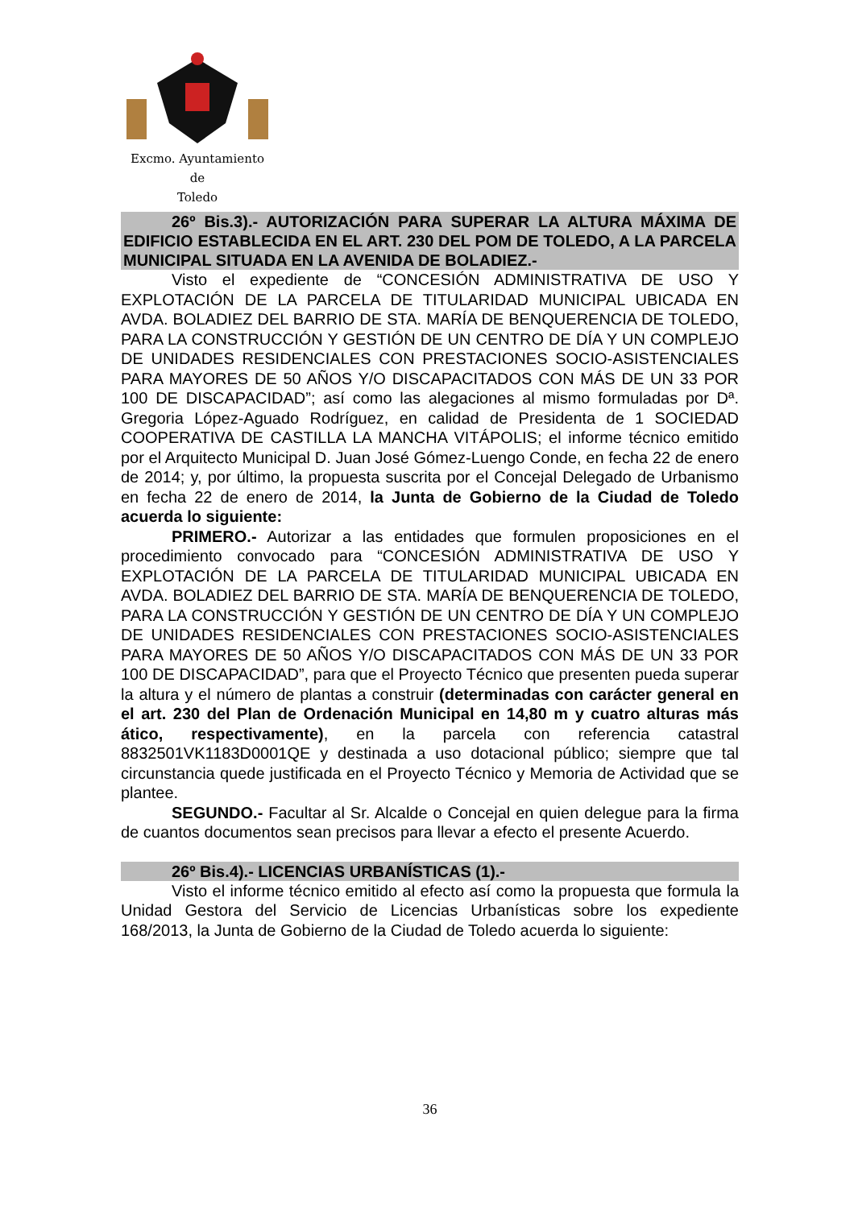Excmo. Ayuntamiento
de
Toledo
26º Bis.3).- AUTORIZACIÓN PARA SUPERAR LA ALTURA MÁXIMA DE EDIFICIO ESTABLECIDA EN EL ART. 230 DEL POM DE TOLEDO, A LA PARCELA MUNICIPAL SITUADA EN LA AVENIDA DE BOLADIEZ.-
Visto el expediente de “CONCESIÓN ADMINISTRATIVA DE USO Y EXPLOTACIÓN DE LA PARCELA DE TITULARIDAD MUNICIPAL UBICADA EN AVDA. BOLADIEZ DEL BARRIO DE STA. MARÍA DE BENQUERENCIA DE TOLEDO, PARA LA CONSTRUCCIÓN Y GESTIÓN DE UN CENTRO DE DÍA Y UN COMPLEJO DE UNIDADES RESIDENCIALES CON PRESTACIONES SOCIO-ASISTENCIALES PARA MAYORES DE 50 AÑOS Y/O DISCAPACITADOS CON MÁS DE UN 33 POR 100 DE DISCAPACIDAD”; así como las alegaciones al mismo formuladas por Dª. Gregoria López-Aguado Rodríguez, en calidad de Presidenta de 1 SOCIEDAD COOPERATIVA DE CASTILLA LA MANCHA VITÁPOLIS; el informe técnico emitido por el Arquitecto Municipal D. Juan José Gómez-Luengo Conde, en fecha 22 de enero de 2014; y, por último, la propuesta suscrita por el Concejal Delegado de Urbanismo en fecha 22 de enero de 2014, la Junta de Gobierno de la Ciudad de Toledo acuerda lo siguiente:
PRIMERO.- Autorizar a las entidades que formulen proposiciones en el procedimiento convocado para “CONCESIÓN ADMINISTRATIVA DE USO Y EXPLOTACIÓN DE LA PARCELA DE TITULARIDAD MUNICIPAL UBICADA EN AVDA. BOLADIEZ DEL BARRIO DE STA. MARÍA DE BENQUERENCIA DE TOLEDO, PARA LA CONSTRUCCIÓN Y GESTIÓN DE UN CENTRO DE DÍA Y UN COMPLEJO DE UNIDADES RESIDENCIALES CON PRESTACIONES SOCIO-ASISTENCIALES PARA MAYORES DE 50 AÑOS Y/O DISCAPACITADOS CON MÁS DE UN 33 POR 100 DE DISCAPACIDAD”, para que el Proyecto Técnico que presenten pueda superar la altura y el número de plantas a construir (determinadas con carácter general en el art. 230 del Plan de Ordenación Municipal en 14,80 m y cuatro alturas más ático, respectivamente), en la parcela con referencia catastral 8832501VK1183D0001QE y destinada a uso dotacional público; siempre que tal circunstancia quede justificada en el Proyecto Técnico y Memoria de Actividad que se plantee.
SEGUNDO.- Facultar al Sr. Alcalde o Concejal en quien delegue para la firma de cuantos documentos sean precisos para llevar a efecto el presente Acuerdo.
26º Bis.4).- LICENCIAS URBANÍSTICAS (1).-
Visto el informe técnico emitido al efecto así como la propuesta que formula la Unidad Gestora del Servicio de Licencias Urbanísticas sobre los expediente 168/2013, la Junta de Gobierno de la Ciudad de Toledo acuerda lo siguiente:
36